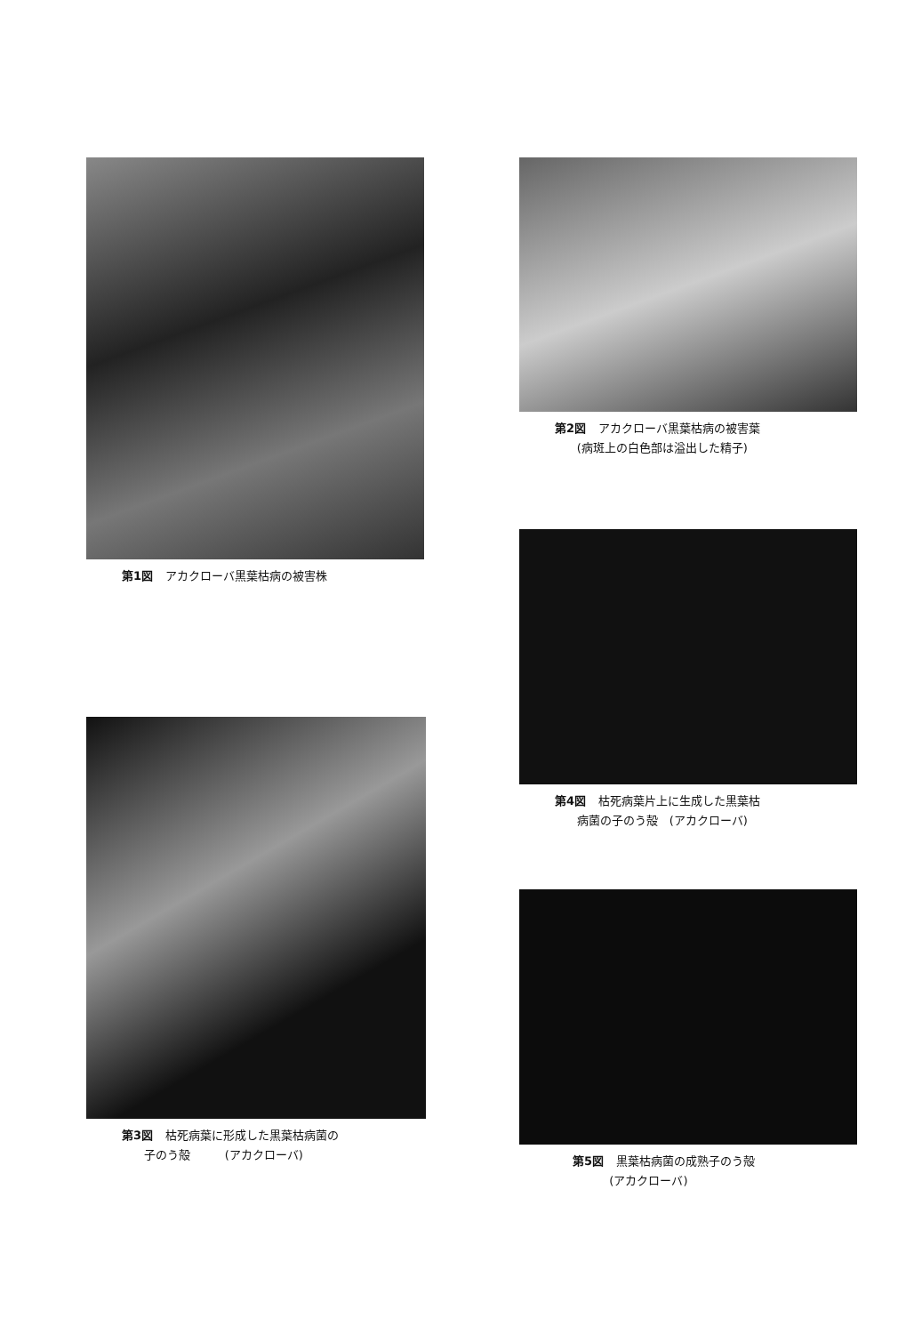第1図 アカクローバ黒葉枯病の被害株
第2図 アカクローバ黒葉枯病の被害葉
(病斑上の白色部は溢出した精子)
第4図 枯死病葉片上に生成した黒葉枯
病菌の子のう殻　(アカクローバ)
第3図 枯死病葉に形成した黒葉枯病菌の
子のう殻　　　(アカクローバ)
第5図 黒葉枯病菌の成熟子のう殻
(アカクローバ)